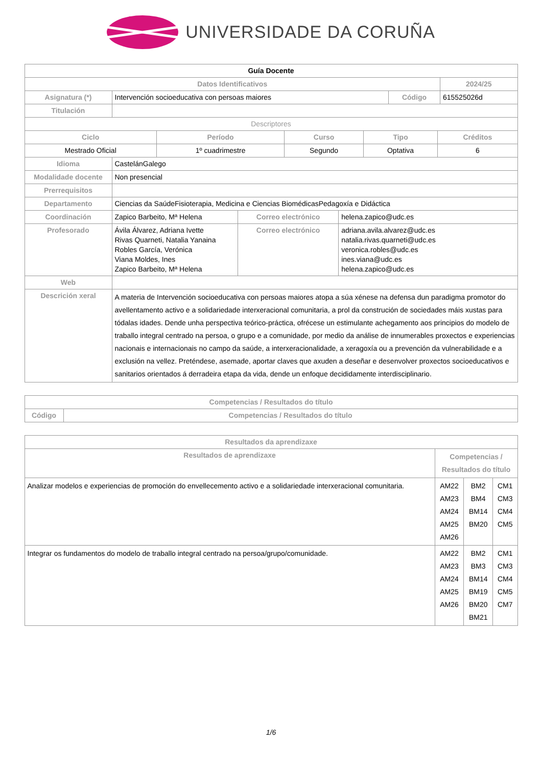UNIVERSIDADE DA CORUÑA
| Guía Docente | | | | |
| Datos Identificativos | | | | 2024/25 |
| Asignatura (*) | Intervención socioeducativa con persoas maiores | Código | 615525026d | |
| Titulación | | | | |
| Descriptores | | | | |
| Ciclo | Período | Curso | Tipo | Créditos |
| --- | --- | --- | --- | --- |
| Mestrado Oficial | 1º cuadrimestre | Segundo | Optativa | 6 |
| Idioma | CastelánGalego | | |
| Modalidade docente | Non presencial | | |
| Prerrequisitos | | | |
| Departamento | Ciencias da SaúdeFisioterapia, Medicina e Ciencias BiomédicasPedagoxía e Didáctica | | |
| Coordinación | Zapico Barbeito, Mª Helena | Correo electrónico | helena.zapico@udc.es |
| Profesorado | Ávila Álvarez, Adriana Ivette Rivas Quarneti, Natalia Yanaina Robles García, Verónica Viana Moldes, Ines Zapico Barbeito, Mª Helena | Correo electrónico | adriana.avila.alvarez@udc.es natalia.rivas.quarneti@udc.es veronica.robles@udc.es ines.viana@udc.es helena.zapico@udc.es |
| Web | | | |
| Descrición xeral | A materia de Intervención socioeducativa con persoas maiores atopa a súa xénese na defensa dun paradigma promotor do avellentamento activo e a solidariedade interxeracional comunitaria, a prol da construción de sociedades máis xustas para tódalas idades. Dende unha perspectiva teórico-práctica, ofrécese un estimulante achegamento aos principios do modelo de traballo integral centrado na persoa, o grupo e a comunidade, por medio da análise de innumerables proxectos e experiencias nacionais e internacionais no campo da saúde, a interxeracionalidade, a xeragoxía ou a prevención da vulnerabilidade e a exclusión na vellez. Preténdese, asemade, aportar claves que axuden a deseñar e desenvolver proxectos socioeducativos e sanitarios orientados á derradeira etapa da vida, dende un enfoque decididamente interdisciplinario. | | |
| Competencias / Resultados do título | |
| --- | --- |
| Código | Competencias / Resultados do título |
| Resultados da aprendizaxe | | | |
| --- | --- | --- | --- |
| Resultados de aprendizaxe | Competencias / Resultados do título | | |
| Analizar modelos e experiencias de promoción do envellecemento activo e a solidariedade interxeracional comunitaria. | AM22 AM23 AM24 AM25 AM26 | BM2 BM4 BM14 BM20 | CM1 CM3 CM4 CM5 |
| Integrar os fundamentos do modelo de traballo integral centrado na persoa/grupo/comunidade. | AM22 AM23 AM24 AM25 AM26 | BM2 BM3 BM14 BM19 BM20 BM21 | CM1 CM3 CM4 CM5 CM7 |
1/6